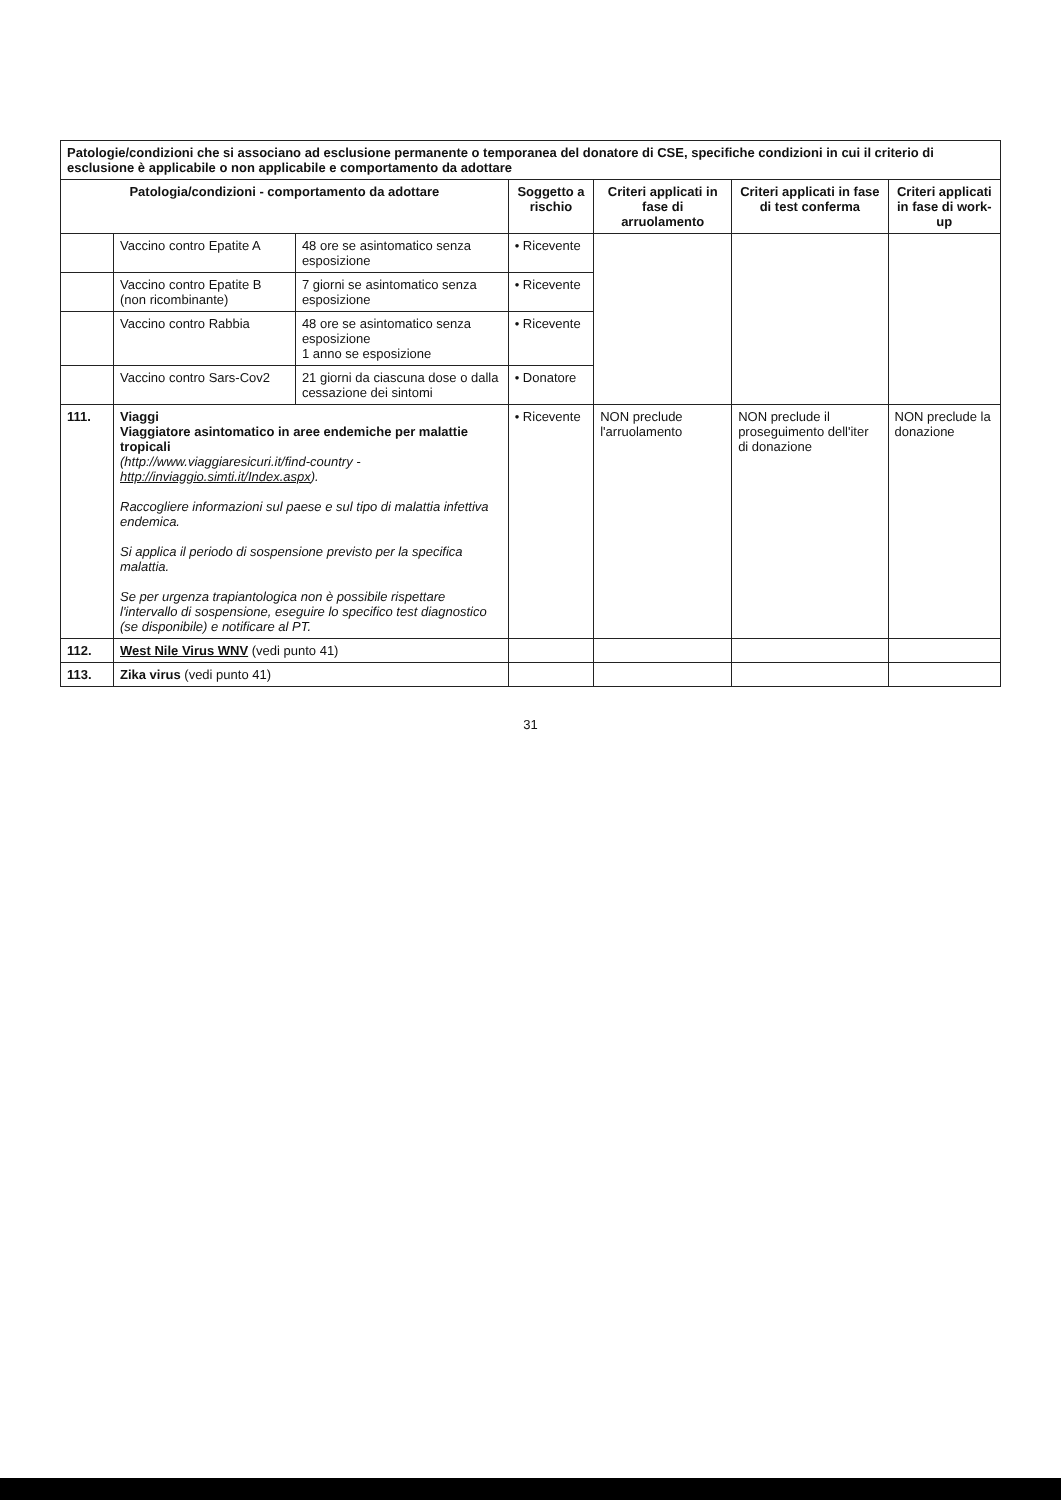| Patologie/condizioni che si associano ad esclusione permanente o temporanea del donatore di CSE, specifiche condizioni in cui il criterio di esclusione è applicabile o non applicabile e comportamento da adottare | | | | | | |
| --- | --- | --- | --- | --- | --- | --- |
| Patologia/condizioni - comportamento da adottare | | | Soggetto a rischio | Criteri applicati in fase di arruolamento | Criteri applicati in fase di test conferma | Criteri applicati in fase di work-up |
| | Vaccino contro Epatite A | 48 ore se asintomatico senza esposizione | • Ricevente | | | |
| | Vaccino contro Epatite B (non ricombinante) | 7 giorni se asintomatico senza esposizione | • Ricevente | | | |
| | Vaccino contro Rabbia | 48 ore se asintomatico senza esposizione 1 anno se esposizione | • Ricevente | | | |
| | Vaccino contro Sars-Cov2 | 21 giorni da ciascuna dose o dalla cessazione dei sintomi | • Donatore | | | |
| 111. | Viaggi Viaggiatore asintomatico in aree endemiche per malattie tropicali (http://www.viaggiaresicuri.it/find-country - http://inviaggio.simti.it/Index.aspx ). Raccogliere informazioni sul paese e sul tipo di malattia infettiva endemica. Si applica il periodo di sospensione previsto per la specifica malattia. Se per urgenza trapiantologica non è possibile rispettare l'intervallo di sospensione, eseguire lo specifico test diagnostico (se disponibile) e notificare al PT. | | • Ricevente | NON preclude l'arruolamento | NON preclude il proseguimento dell'iter di donazione | NON preclude la donazione |
| 112. | West Nile Virus WNV (vedi punto 41) | | | | | |
| 113. | Zika virus (vedi punto 41) | | | | | |
31